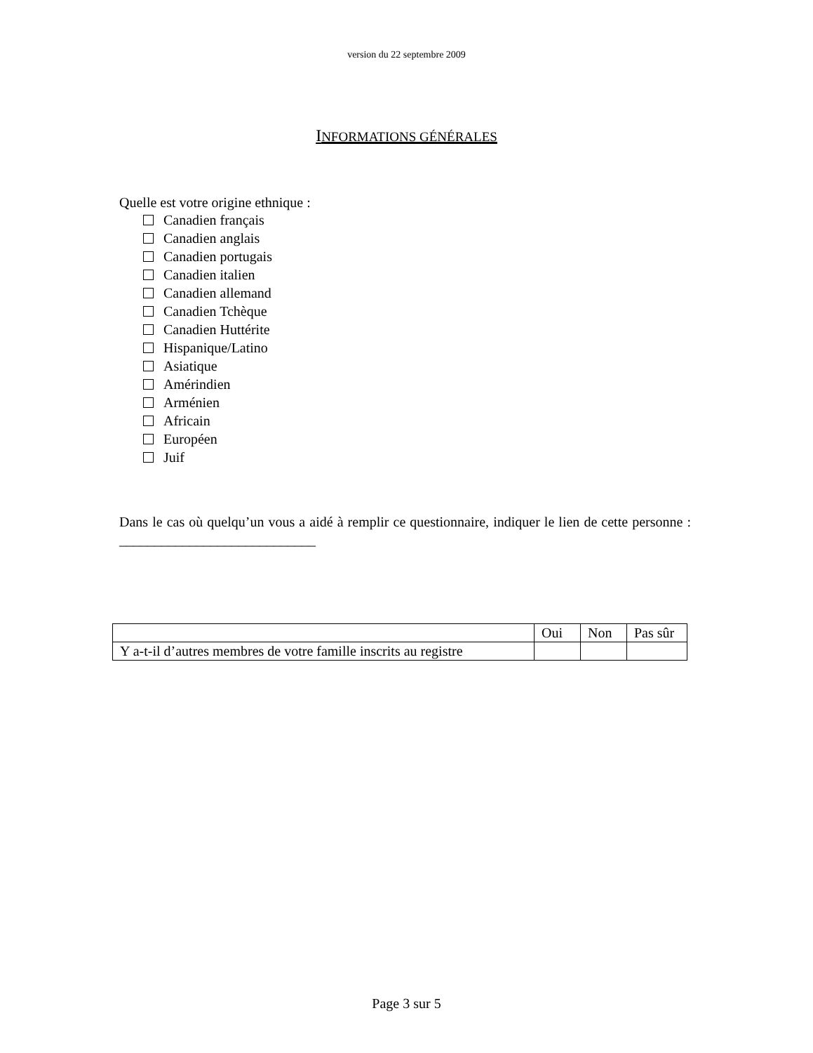version du 22 septembre 2009
INFORMATIONS GÉNÉRALES
Quelle est votre origine ethnique :
Canadien français
Canadien anglais
Canadien portugais
Canadien italien
Canadien allemand
Canadien Tchèque
Canadien Huttérite
Hispanique/Latino
Asiatique
Amérindien
Arménien
Africain
Européen
Juif
Dans le cas où quelqu’un vous a aidé à remplir ce questionnaire, indiquer le lien de cette personne : ____________________________
| | Oui | Non | Pas sûr |
| --- | --- | --- | --- |
| Y a-t-il d’autres membres de votre famille inscrits au registre | | | |
Page 3 sur 5